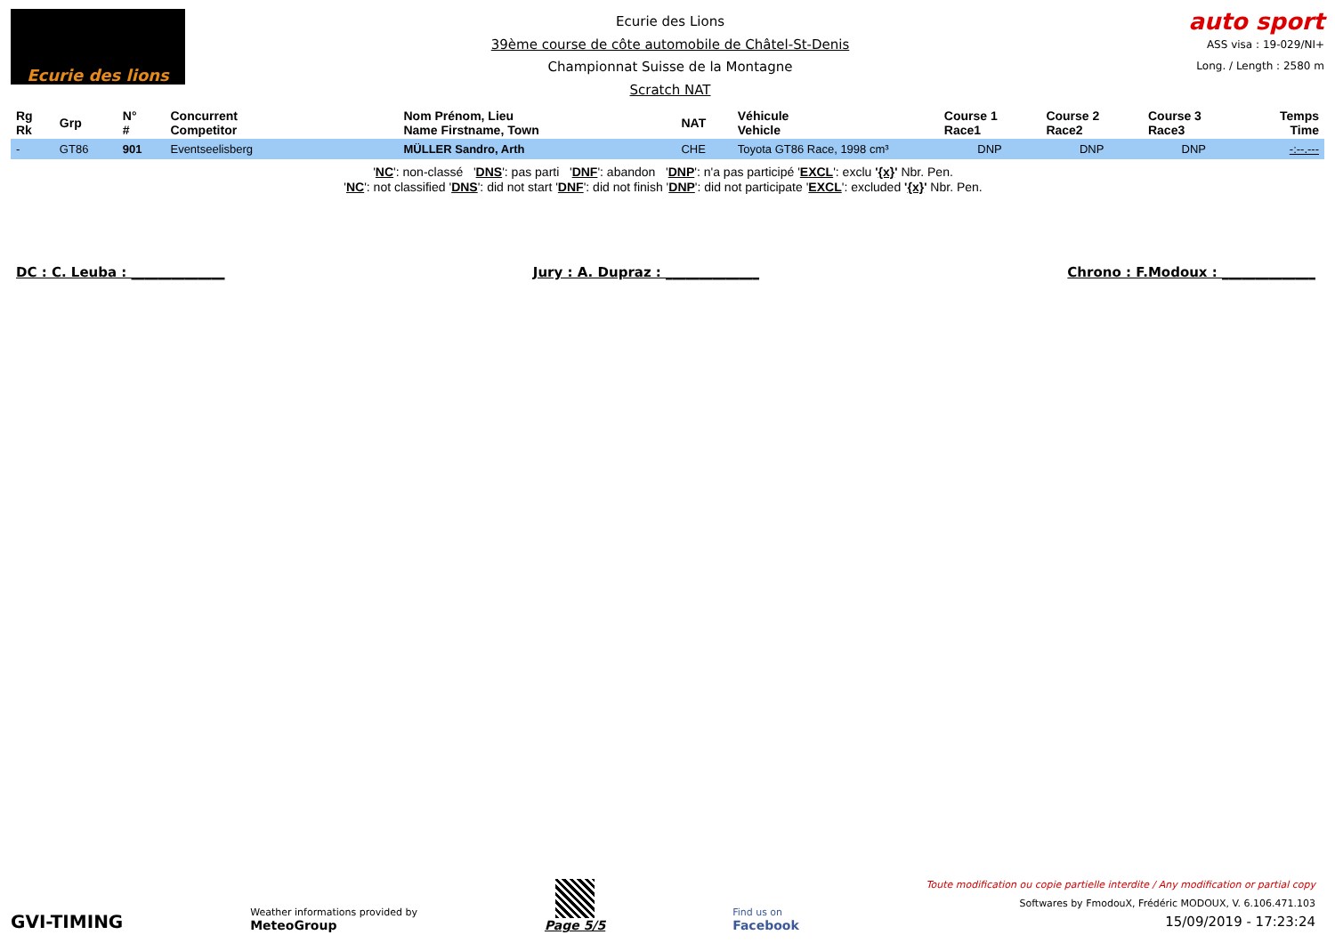Ecurie des lions
Ecurie des Lions
39ème course de côte automobile de Châtel-St-Denis
Championnat Suisse de la Montagne
Scratch NAT
auto sport
ASS visa : 19-029/NI+
Long. / Length : 2580 m
| Rg Rk | Grp | N° # | Concurrent Competitor | Nom Prénom, Lieu Name Firstname, Town | NAT | Véhicule Vehicle | Course 1 Race1 | Course 2 Race2 | Course 3 Race3 | Temps Time |
| --- | --- | --- | --- | --- | --- | --- | --- | --- | --- | --- |
| - | GT86 | 901 | Eventseelisberg | MÜLLER Sandro, Arth | CHE | Toyota GT86 Race, 1998 cm³ | DNP | DNP | DNP | -:--.--- |
'NC': non-classé 'DNS': pas parti 'DNF': abandon 'DNP': n'a pas participé 'EXCL': exclu '{x}' Nbr. Pen.
'NC': not classified 'DNS': did not start 'DNF': did not finish 'DNP': did not participate 'EXCL': excluded '{x}' Nbr. Pen.
DC : C. Leuba : ______________ Jury : A. Dupraz : ______________ Chrono : F.Modoux : ______________
GVI-TIMING
Weather informations provided by
MeteoGroup
Page 5/5
Find us on
Facebook
Toute modification ou copie partielle interdite / Any modification or partial copy
Softwares by FmodouX, Frédéric MODOUX, V. 6.106.471.103
15/09/2019 - 17:23:24